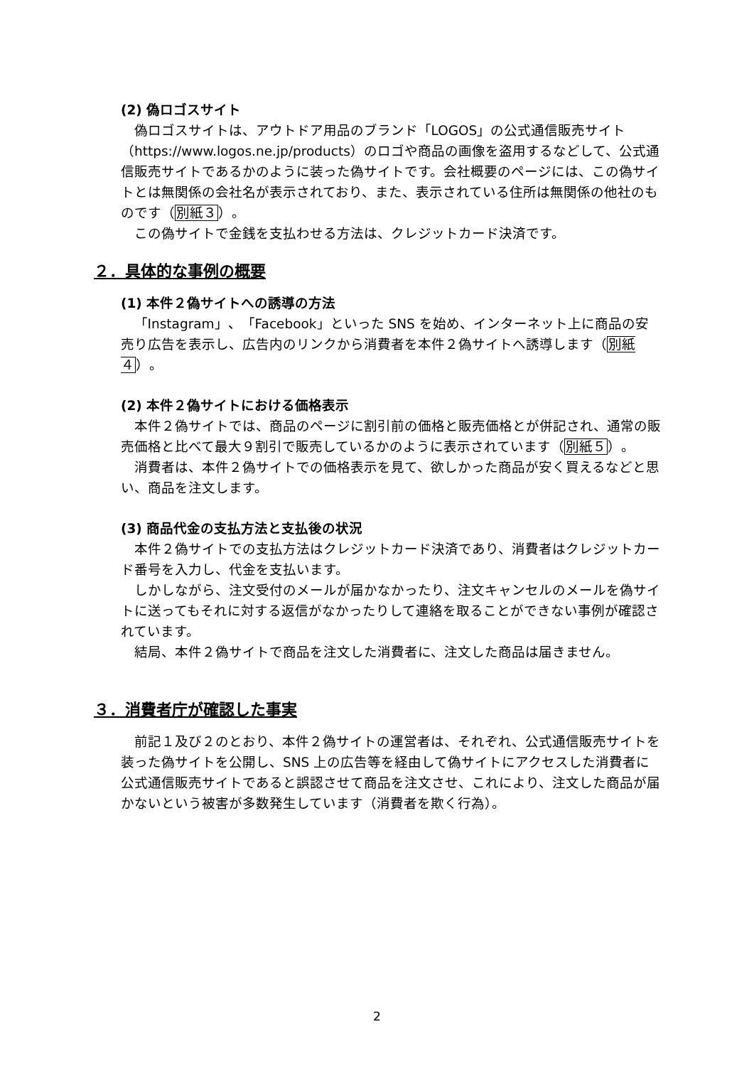(2) 偽ロゴスサイト
偽ロゴスサイトは、アウトドア用品のブランド「LOGOS」の公式通信販売サイト（https://www.logos.ne.jp/products）のロゴや商品の画像を盗用するなどして、公式通信販売サイトであるかのように装った偽サイトです。会社概要のページには、この偽サイトとは無関係の会社名が表示されており、また、表示されている住所は無関係の他社のものです（別紙３）。
この偽サイトで金銭を支払わせる方法は、クレジットカード決済です。
２．具体的な事例の概要
(1) 本件２偽サイトへの誘導の方法
「Instagram」、「Facebook」といった SNS を始め、インターネット上に商品の安売り広告を表示し、広告内のリンクから消費者を本件２偽サイトへ誘導します（別紙４）。
(2) 本件２偽サイトにおける価格表示
本件２偽サイトでは、商品のページに割引前の価格と販売価格とが併記され、通常の販売価格と比べて最大９割引で販売しているかのように表示されています（別紙５）。
消費者は、本件２偽サイトでの価格表示を見て、欲しかった商品が安く買えるなどと思い、商品を注文します。
(3) 商品代金の支払方法と支払後の状況
本件２偽サイトでの支払方法はクレジットカード決済であり、消費者はクレジットカード番号を入力し、代金を支払います。
しかしながら、注文受付のメールが届かなかったり、注文キャンセルのメールを偽サイトに送ってもそれに対する返信がなかったりして連絡を取ることができない事例が確認されています。
結局、本件２偽サイトで商品を注文した消費者に、注文した商品は届きません。
３．消費者庁が確認した事実
前記１及び２のとおり、本件２偽サイトの運営者は、それぞれ、公式通信販売サイトを装った偽サイトを公開し、SNS 上の広告等を経由して偽サイトにアクセスした消費者に公式通信販売サイトであると誤認させて商品を注文させ、これにより、注文した商品が届かないという被害が多数発生しています（消費者を欺く行為）。
2